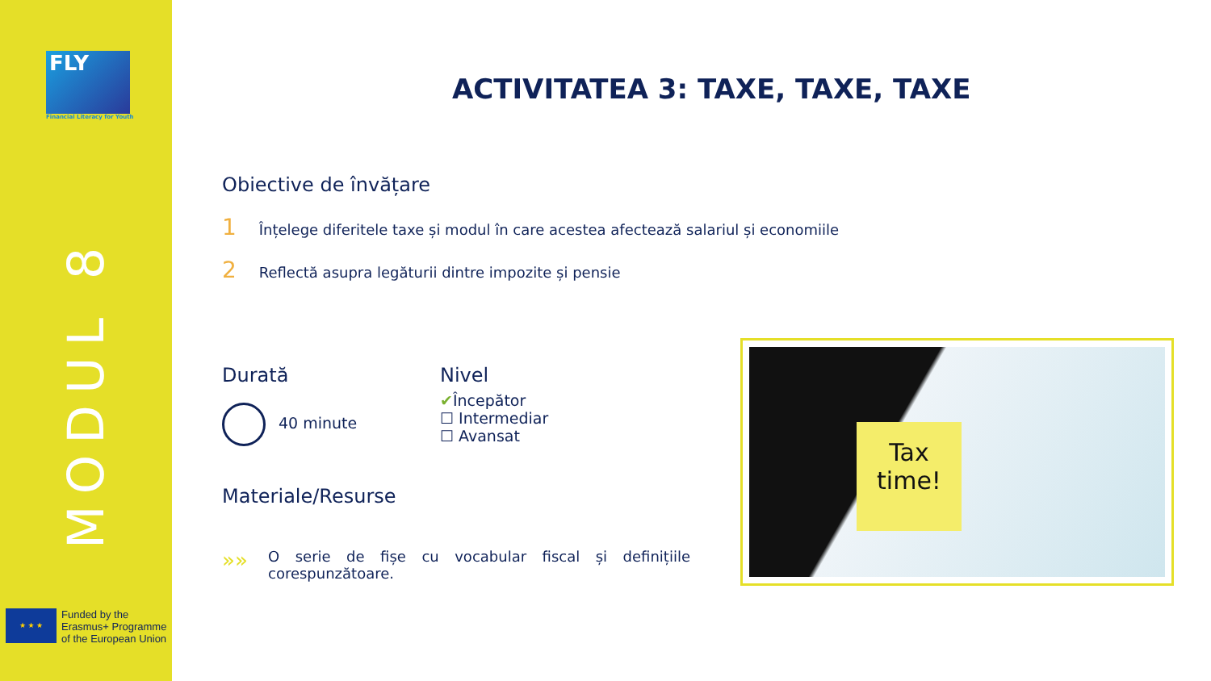FLY
Financial Literacy for Youth
MODUL 8
★ ★ ★
Funded by the
Erasmus+ Programme
of the European Union
ACTIVITATEA 3: TAXE, TAXE, TAXE
Obiective de învățare
1 Înțelege diferitele taxe și modul în care acestea afectează salariul și economiile
2 Reflectă asupra legăturii dintre impozite și pensie
Durată
40 minute
Nivel
✔Începător
☐ Intermediar
☐ Avansat
Materiale/Resurse
»»
O serie de fișe cu vocabular fiscal și definițiile corespunzătoare.
Tax
time!